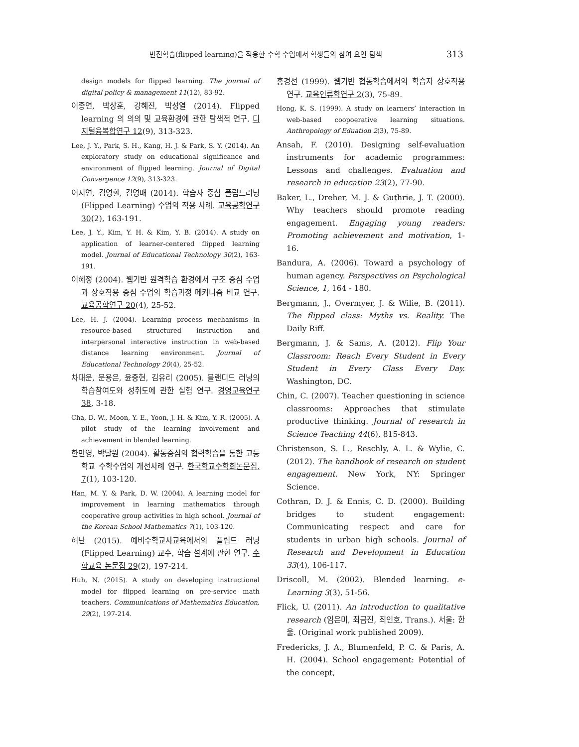반전학습(flipped learning)을 적용한 수학 수업에서 학생들의 참여 요인 탐색 313
design models for flipped learning. The journal of digital policy & management 11(12), 83-92.
이종연, 박상훈, 강혜진, 박성열 (2014). Flipped learning 의 의의 및 교육환경에 관한 탐색적 연구. 디지털융복합연구 12(9), 313-323.
Lee, J. Y., Park, S. H., Kang, H. J. & Park, S. Y. (2014). An exploratory study on educational significance and environment of flipped learning. Journal of Digital Convergence 12(9), 313-323.
이지연, 김영환, 김영배 (2014). 학습자 중심 플립드러닝(Flipped Learning) 수업의 적용 사례. 교육공학연구 30(2), 163-191.
Lee, J. Y., Kim, Y. H. & Kim, Y. B. (2014). A study on application of learner-centered flipped learning model. Journal of Educational Technology 30(2), 163-191.
이혜정 (2004). 웹기반 원격학습 환경에서 구조 중심 수업과 상호작용 중심 수업의 학습과정 메커니즘 비교 연구. 교육공학연구 20(4), 25-52.
Lee, H. J. (2004). Learning process mechanisms in resource-based structured instruction and interpersonal interactive instruction in web-based distance learning environment. Journal of Educational Technology 20(4), 25-52.
차대운, 문용은, 윤중현, 김유리 (2005). 블랜디드 러닝의 학습참여도와 성취도에 관한 실험 연구. 경영교육연구 38, 3-18.
Cha, D. W., Moon, Y. E., Yoon, J. H. & Kim, Y. R. (2005). A pilot study of the learning involvement and achievement in blended learning.
한만영, 박달원 (2004). 활동중심의 협력학습을 통한 고등학교 수학수업의 개선사례 연구. 한국학교수학회논문집, 7(1), 103-120.
Han, M. Y. & Park, D. W. (2004). A learning model for improvement in learning mathematics through cooperative group activities in high school. Journal of the Korean School Mathematics 7(1), 103-120.
허난 (2015). 예비수학교사교육에서의 플립드 러닝(Flipped Learning) 교수, 학습 설계에 관한 연구. 수학교육 논문집 29(2), 197-214.
Huh, N. (2015). A study on developing instructional model for flipped learning on pre-service math teachers. Communications of Mathematics Education, 29(2), 197-214.
홍경선 (1999). 웹기반 협동학습에서의 학습자 상호작용 연구. 교육인류학연구 2(3), 75-89.
Hong, K. S. (1999). A study on learners’ interaction in web-based coopoerative learning situations. Anthropology of Eduation 2(3), 75-89.
Ansah, F. (2010). Designing self-evaluation instruments for academic programmes: Lessons and challenges. Evaluation and research in education 23(2), 77-90.
Baker, L., Dreher, M. J. & Guthrie, J. T. (2000). Why teachers should promote reading engagement. Engaging young readers: Promoting achievement and motivation, 1-16.
Bandura, A. (2006). Toward a psychology of human agency. Perspectives on Psychological Science, 1, 164 - 180.
Bergmann, J., Overmyer, J. & Wilie, B. (2011). The flipped class: Myths vs. Reality. The Daily Riff.
Bergmann, J. & Sams, A. (2012). Flip Your Classroom: Reach Every Student in Every Student in Every Class Every Day. Washington, DC.
Chin, C. (2007). Teacher questioning in science classrooms: Approaches that stimulate productive thinking. Journal of research in Science Teaching 44(6), 815-843.
Christenson, S. L., Reschly, A. L. & Wylie, C. (2012). The handbook of research on student engagement. New York, NY: Springer Science.
Cothran, D. J. & Ennis, C. D. (2000). Building bridges to student engagement: Communicating respect and care for students in urban high schools. Journal of Research and Development in Education 33(4), 106-117.
Driscoll, M. (2002). Blended learning. e-Learning 3(3), 51-56.
Flick, U. (2011). An introduction to qualitative research (임은미, 최금진, 최인호, Trans.). 서울: 한울. (Original work published 2009).
Fredericks, J. A., Blumenfeld, P. C. & Paris, A. H. (2004). School engagement: Potential of the concept,